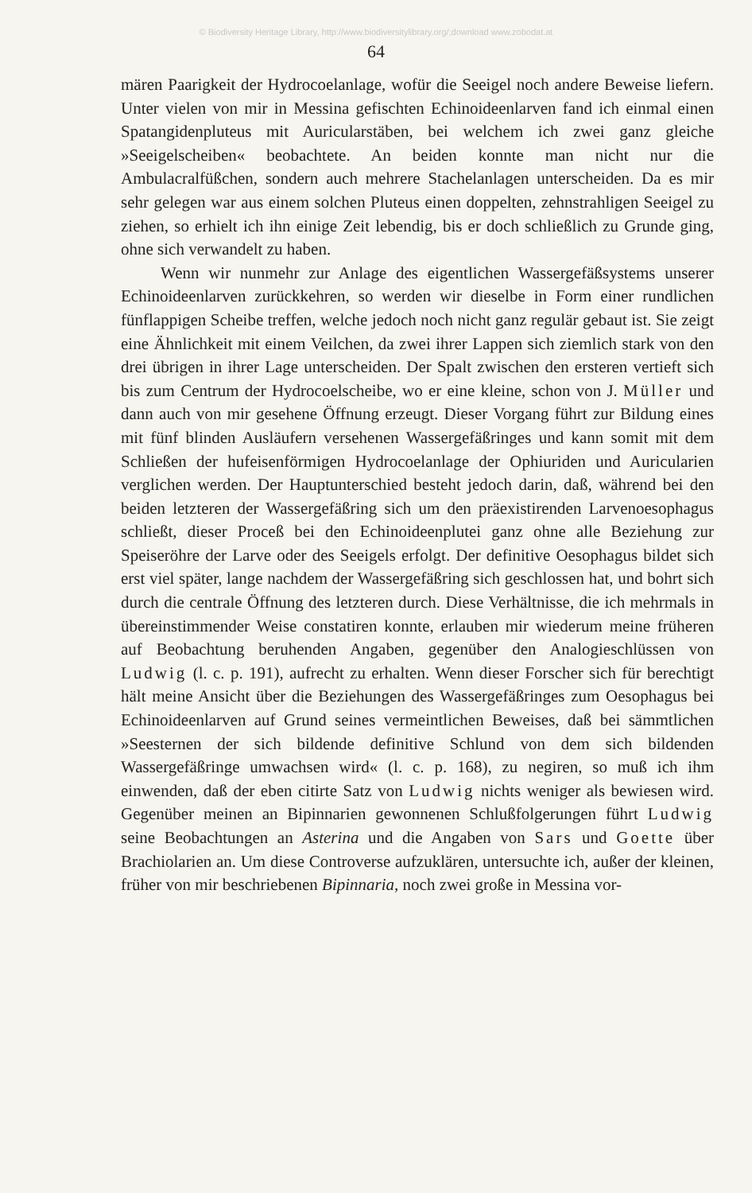© Biodiversity Heritage Library, http://www.biodiversitylibrary.org/;download www.zobodat.at
64
mären Paarigkeit der Hydrocoelanlage, wofür die Seeigel noch andere Beweise liefern. Unter vielen von mir in Messina gefischten Echinoideenlarven fand ich einmal einen Spatangidenpluteus mit Auricularstäben, bei welchem ich zwei ganz gleiche »Seeigelscheiben« beobachtete. An beiden konnte man nicht nur die Ambulacralfüßchen, sondern auch mehrere Stachelanlagen unterscheiden. Da es mir sehr gelegen war aus einem solchen Pluteus einen doppelten, zehnstrahligen Seeigel zu ziehen, so erhielt ich ihn einige Zeit lebendig, bis er doch schließlich zu Grunde ging, ohne sich verwandelt zu haben.
Wenn wir nunmehr zur Anlage des eigentlichen Wassergefäßsystems unserer Echinoideenlarven zurückkehren, so werden wir dieselbe in Form einer rundlichen fünflappigen Scheibe treffen, welche jedoch noch nicht ganz regulär gebaut ist. Sie zeigt eine Ähnlichkeit mit einem Veilchen, da zwei ihrer Lappen sich ziemlich stark von den drei übrigen in ihrer Lage unterscheiden. Der Spalt zwischen den ersteren vertieft sich bis zum Centrum der Hydrocoelscheibe, wo er eine kleine, schon von J. Müller und dann auch von mir gesehene Öffnung erzeugt. Dieser Vorgang führt zur Bildung eines mit fünf blinden Ausläufern versehenen Wassergefäßringes und kann somit mit dem Schließen der hufeisenförmigen Hydrocoelanlage der Ophiuriden und Auricularien verglichen werden. Der Hauptunterschied besteht jedoch darin, daß, während bei den beiden letzteren der Wassergefäßring sich um den präexistirenden Larvenoesophagus schließt, dieser Proceß bei den Echinoideenplutei ganz ohne alle Beziehung zur Speiseröhre der Larve oder des Seeigels erfolgt. Der definitive Oesophagus bildet sich erst viel später, lange nachdem der Wassergefäßring sich geschlossen hat, und bohrt sich durch die centrale Öffnung des letzteren durch. Diese Verhältnisse, die ich mehrmals in übereinstimmender Weise constatiren konnte, erlauben mir wiederum meine früheren auf Beobachtung beruhenden Angaben, gegenüber den Analogieschlüssen von Ludwig (l. c. p. 191), aufrecht zu erhalten. Wenn dieser Forscher sich für berechtigt hält meine Ansicht über die Beziehungen des Wassergefäßringes zum Oesophagus bei Echinoideenlarven auf Grund seines vermeintlichen Beweises, daß bei sämmtlichen »Seesternen der sich bildende definitive Schlund von dem sich bildenden Wassergefäßringe umwachsen wird« (l. c. p. 168), zu negiren, so muß ich ihm einwenden, daß der eben citirte Satz von Ludwig nichts weniger als bewiesen wird. Gegenüber meinen an Bipinnarien gewonnenen Schlußfolgerungen führt Ludwig seine Beobachtungen an Asterina und die Angaben von Sars und Goette über Brachiolarien an. Um diese Controverse aufzuklären, untersuchte ich, außer der kleinen, früher von mir beschriebenen Bipinnaria, noch zwei große in Messina vor-